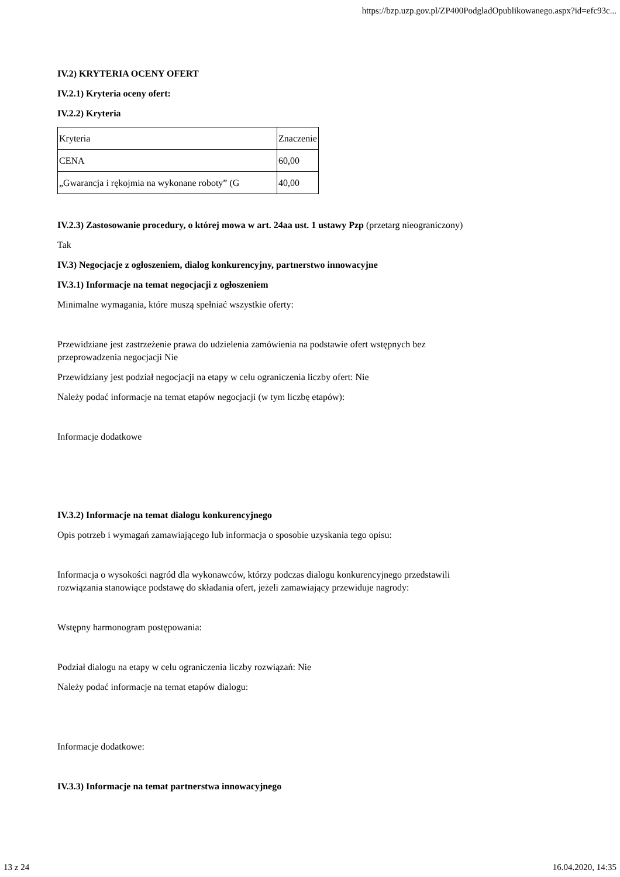https://bzp.uzp.gov.pl/ZP400PodgladOpublikowanego.aspx?id=efc93c...
IV.2) KRYTERIA OCENY OFERT
IV.2.1) Kryteria oceny ofert:
IV.2.2) Kryteria
| Kryteria | Znaczenie |
| CENA | 60,00 |
| „Gwarancja i rękojmia na wykonane roboty” (G | 40,00 |
IV.2.3) Zastosowanie procedury, o której mowa w art. 24aa ust. 1 ustawy Pzp (przetarg nieograniczony)
Tak
IV.3) Negocjacje z ogłoszeniem, dialog konkurencyjny, partnerstwo innowacyjne
IV.3.1) Informacje na temat negocjacji z ogłoszeniem
Minimalne wymagania, które muszą spełniać wszystkie oferty:
Przewidziane jest zastrzeżenie prawa do udzielenia zamówienia na podstawie ofert wstępnych bez
przeprowadzenia negocjacji Nie
Przewidziany jest podział negocjacji na etapy w celu ograniczenia liczby ofert: Nie
Należy podać informacje na temat etapów negocjacji (w tym liczbę etapów):
Informacje dodatkowe
IV.3.2) Informacje na temat dialogu konkurencyjnego
Opis potrzeb i wymagań zamawiającego lub informacja o sposobie uzyskania tego opisu:
Informacja o wysokości nagród dla wykonawców, którzy podczas dialogu konkurencyjnego przedstawili
rozwiązania stanowiące podstawę do składania ofert, jeżeli zamawiający przewiduje nagrody:
Wstępny harmonogram postępowania:
Podział dialogu na etapy w celu ograniczenia liczby rozwiązań: Nie
Należy podać informacje na temat etapów dialogu:
Informacje dodatkowe:
IV.3.3) Informacje na temat partnerstwa innowacyjnego
13 z 24 16.04.2020, 14:35